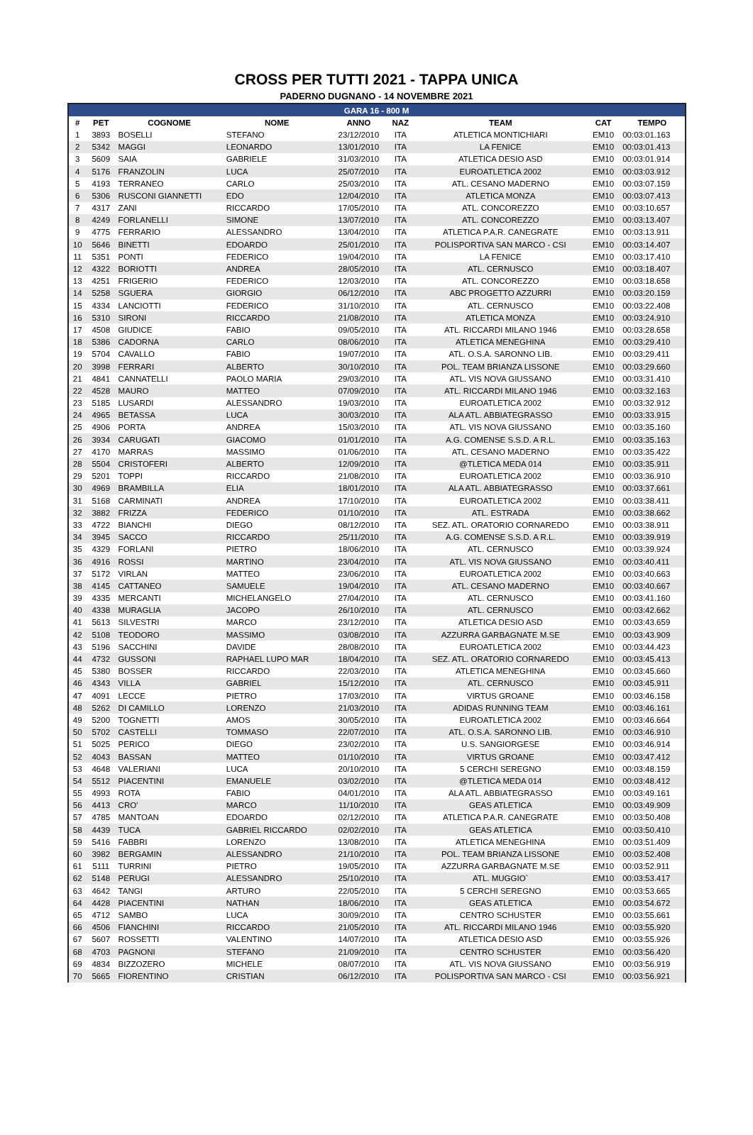CROSS PER TUTTI 2021 - TAPPA UNICA
PADERNO DUGNANO - 14 NOVEMBRE 2021
| GARA 16 - 800 M | | | | | | | | |
| --- | --- | --- | --- | --- | --- | --- | --- | --- |
| # | PET | COGNOME | NOME | ANNO | NAZ | TEAM | CAT | TEMPO |
| 1 | 3893 | BOSELLI | STEFANO | 23/12/2010 | ITA | ATLETICA MONTICHIARI | EM10 | 00:03:01.163 |
| 2 | 5342 | MAGGI | LEONARDO | 13/01/2010 | ITA | LA FENICE | EM10 | 00:03:01.413 |
| 3 | 5609 | SAIA | GABRIELE | 31/03/2010 | ITA | ATLETICA DESIO ASD | EM10 | 00:03:01.914 |
| 4 | 5176 | FRANZOLIN | LUCA | 25/07/2010 | ITA | EUROATLETICA 2002 | EM10 | 00:03:03.912 |
| 5 | 4193 | TERRANEO | CARLO | 25/03/2010 | ITA | ATL. CESANO MADERNO | EM10 | 00:03:07.159 |
| 6 | 5306 | RUSCONI GIANNETTI | EDO | 12/04/2010 | ITA | ATLETICA MONZA | EM10 | 00:03:07.413 |
| 7 | 4317 | ZANI | RICCARDO | 17/05/2010 | ITA | ATL. CONCOREZZO | EM10 | 00:03:10.657 |
| 8 | 4249 | FORLANELLI | SIMONE | 13/07/2010 | ITA | ATL. CONCOREZZO | EM10 | 00:03:13.407 |
| 9 | 4775 | FERRARIO | ALESSANDRO | 13/04/2010 | ITA | ATLETICA P.A.R. CANEGRATE | EM10 | 00:03:13.911 |
| 10 | 5646 | BINETTI | EDOARDO | 25/01/2010 | ITA | POLISPORTIVA SAN MARCO - CSI | EM10 | 00:03:14.407 |
| 11 | 5351 | PONTI | FEDERICO | 19/04/2010 | ITA | LA FENICE | EM10 | 00:03:17.410 |
| 12 | 4322 | BORIOTTI | ANDREA | 28/05/2010 | ITA | ATL. CERNUSCO | EM10 | 00:03:18.407 |
| 13 | 4251 | FRIGERIO | FEDERICO | 12/03/2010 | ITA | ATL. CONCOREZZO | EM10 | 00:03:18.658 |
| 14 | 5258 | SGUERA | GIORGIO | 06/12/2010 | ITA | ABC PROGETTO AZZURRI | EM10 | 00:03:20.159 |
| 15 | 4334 | LANCIOTTI | FEDERICO | 31/10/2010 | ITA | ATL. CERNUSCO | EM10 | 00:03:22.408 |
| 16 | 5310 | SIRONI | RICCARDO | 21/08/2010 | ITA | ATLETICA MONZA | EM10 | 00:03:24.910 |
| 17 | 4508 | GIUDICE | FABIO | 09/05/2010 | ITA | ATL. RICCARDI MILANO 1946 | EM10 | 00:03:28.658 |
| 18 | 5386 | CADORNA | CARLO | 08/06/2010 | ITA | ATLETICA MENEGHINA | EM10 | 00:03:29.410 |
| 19 | 5704 | CAVALLO | FABIO | 19/07/2010 | ITA | ATL. O.S.A. SARONNO LIB. | EM10 | 00:03:29.411 |
| 20 | 3998 | FERRARI | ALBERTO | 30/10/2010 | ITA | POL. TEAM BRIANZA LISSONE | EM10 | 00:03:29.660 |
| 21 | 4841 | CANNATELLI | PAOLO MARIA | 29/03/2010 | ITA | ATL. VIS NOVA GIUSSANO | EM10 | 00:03:31.410 |
| 22 | 4528 | MAURO | MATTEO | 07/09/2010 | ITA | ATL. RICCARDI MILANO 1946 | EM10 | 00:03:32.163 |
| 23 | 5185 | LUSARDI | ALESSANDRO | 19/03/2010 | ITA | EUROATLETICA 2002 | EM10 | 00:03:32.912 |
| 24 | 4965 | BETASSA | LUCA | 30/03/2010 | ITA | ALA ATL. ABBIATEGRASSO | EM10 | 00:03:33.915 |
| 25 | 4906 | PORTA | ANDREA | 15/03/2010 | ITA | ATL. VIS NOVA GIUSSANO | EM10 | 00:03:35.160 |
| 26 | 3934 | CARUGATI | GIACOMO | 01/01/2010 | ITA | A.G. COMENSE S.S.D. A R.L. | EM10 | 00:03:35.163 |
| 27 | 4170 | MARRAS | MASSIMO | 01/06/2010 | ITA | ATL. CESANO MADERNO | EM10 | 00:03:35.422 |
| 28 | 5504 | CRISTOFERI | ALBERTO | 12/09/2010 | ITA | @TLETICA MEDA 014 | EM10 | 00:03:35.911 |
| 29 | 5201 | TOPPI | RICCARDO | 21/08/2010 | ITA | EUROATLETICA 2002 | EM10 | 00:03:36.910 |
| 30 | 4969 | BRAMBILLA | ELIA | 18/01/2010 | ITA | ALA ATL. ABBIATEGRASSO | EM10 | 00:03:37.661 |
| 31 | 5168 | CARMINATI | ANDREA | 17/10/2010 | ITA | EUROATLETICA 2002 | EM10 | 00:03:38.411 |
| 32 | 3882 | FRIZZA | FEDERICO | 01/10/2010 | ITA | ATL. ESTRADA | EM10 | 00:03:38.662 |
| 33 | 4722 | BIANCHI | DIEGO | 08/12/2010 | ITA | SEZ. ATL. ORATORIO CORNAREDO | EM10 | 00:03:38.911 |
| 34 | 3945 | SACCO | RICCARDO | 25/11/2010 | ITA | A.G. COMENSE S.S.D. A R.L. | EM10 | 00:03:39.919 |
| 35 | 4329 | FORLANI | PIETRO | 18/06/2010 | ITA | ATL. CERNUSCO | EM10 | 00:03:39.924 |
| 36 | 4916 | ROSSI | MARTINO | 23/04/2010 | ITA | ATL. VIS NOVA GIUSSANO | EM10 | 00:03:40.411 |
| 37 | 5172 | VIRLAN | MATTEO | 23/06/2010 | ITA | EUROATLETICA 2002 | EM10 | 00:03:40.663 |
| 38 | 4145 | CATTANEO | SAMUELE | 19/04/2010 | ITA | ATL. CESANO MADERNO | EM10 | 00:03:40.667 |
| 39 | 4335 | MERCANTI | MICHELANGELO | 27/04/2010 | ITA | ATL. CERNUSCO | EM10 | 00:03:41.160 |
| 40 | 4338 | MURAGLIA | JACOPO | 26/10/2010 | ITA | ATL. CERNUSCO | EM10 | 00:03:42.662 |
| 41 | 5613 | SILVESTRI | MARCO | 23/12/2010 | ITA | ATLETICA DESIO ASD | EM10 | 00:03:43.659 |
| 42 | 5108 | TEODORO | MASSIMO | 03/08/2010 | ITA | AZZURRA GARBAGNATE M.SE | EM10 | 00:03:43.909 |
| 43 | 5196 | SACCHINI | DAVIDE | 28/08/2010 | ITA | EUROATLETICA 2002 | EM10 | 00:03:44.423 |
| 44 | 4732 | GUSSONI | RAPHAEL LUPO MAR | 18/04/2010 | ITA | SEZ. ATL. ORATORIO CORNAREDO | EM10 | 00:03:45.413 |
| 45 | 5380 | BOSSER | RICCARDO | 22/03/2010 | ITA | ATLETICA MENEGHINA | EM10 | 00:03:45.660 |
| 46 | 4343 | VILLA | GABRIEL | 15/12/2010 | ITA | ATL. CERNUSCO | EM10 | 00:03:45.911 |
| 47 | 4091 | LECCE | PIETRO | 17/03/2010 | ITA | VIRTUS GROANE | EM10 | 00:03:46.158 |
| 48 | 5262 | DI CAMILLO | LORENZO | 21/03/2010 | ITA | ADIDAS RUNNING TEAM | EM10 | 00:03:46.161 |
| 49 | 5200 | TOGNETTI | AMOS | 30/05/2010 | ITA | EUROATLETICA 2002 | EM10 | 00:03:46.664 |
| 50 | 5702 | CASTELLI | TOMMASO | 22/07/2010 | ITA | ATL. O.S.A. SARONNO LIB. | EM10 | 00:03:46.910 |
| 51 | 5025 | PERICO | DIEGO | 23/02/2010 | ITA | U.S. SANGIORGESE | EM10 | 00:03:46.914 |
| 52 | 4043 | BASSAN | MATTEO | 01/10/2010 | ITA | VIRTUS GROANE | EM10 | 00:03:47.412 |
| 53 | 4648 | VALERIANI | LUCA | 20/10/2010 | ITA | 5 CERCHI SEREGNO | EM10 | 00:03:48.159 |
| 54 | 5512 | PIACENTINI | EMANUELE | 03/02/2010 | ITA | @TLETICA MEDA 014 | EM10 | 00:03:48.412 |
| 55 | 4993 | ROTA | FABIO | 04/01/2010 | ITA | ALA ATL. ABBIATEGRASSO | EM10 | 00:03:49.161 |
| 56 | 4413 | CRO' | MARCO | 11/10/2010 | ITA | GEAS ATLETICA | EM10 | 00:03:49.909 |
| 57 | 4785 | MANTOAN | EDOARDO | 02/12/2010 | ITA | ATLETICA P.A.R. CANEGRATE | EM10 | 00:03:50.408 |
| 58 | 4439 | TUCA | GABRIEL RICCARDO | 02/02/2010 | ITA | GEAS ATLETICA | EM10 | 00:03:50.410 |
| 59 | 5416 | FABBRI | LORENZO | 13/08/2010 | ITA | ATLETICA MENEGHINA | EM10 | 00:03:51.409 |
| 60 | 3982 | BERGAMIN | ALESSANDRO | 21/10/2010 | ITA | POL. TEAM BRIANZA LISSONE | EM10 | 00:03:52.408 |
| 61 | 5111 | TURRINI | PIETRO | 19/05/2010 | ITA | AZZURRA GARBAGNATE M.SE | EM10 | 00:03:52.911 |
| 62 | 5148 | PERUGI | ALESSANDRO | 25/10/2010 | ITA | ATL. MUGGIO` | EM10 | 00:03:53.417 |
| 63 | 4642 | TANGI | ARTURO | 22/05/2010 | ITA | 5 CERCHI SEREGNO | EM10 | 00:03:53.665 |
| 64 | 4428 | PIACENTINI | NATHAN | 18/06/2010 | ITA | GEAS ATLETICA | EM10 | 00:03:54.672 |
| 65 | 4712 | SAMBO | LUCA | 30/09/2010 | ITA | CENTRO SCHUSTER | EM10 | 00:03:55.661 |
| 66 | 4506 | FIANCHINI | RICCARDO | 21/05/2010 | ITA | ATL. RICCARDI MILANO 1946 | EM10 | 00:03:55.920 |
| 67 | 5607 | ROSSETTI | VALENTINO | 14/07/2010 | ITA | ATLETICA DESIO ASD | EM10 | 00:03:55.926 |
| 68 | 4703 | PAGNONI | STEFANO | 21/09/2010 | ITA | CENTRO SCHUSTER | EM10 | 00:03:56.420 |
| 69 | 4834 | BIZZOZERO | MICHELE | 08/07/2010 | ITA | ATL. VIS NOVA GIUSSANO | EM10 | 00:03:56.919 |
| 70 | 5665 | FIORENTINO | CRISTIAN | 06/12/2010 | ITA | POLISPORTIVA SAN MARCO - CSI | EM10 | 00:03:56.921 |